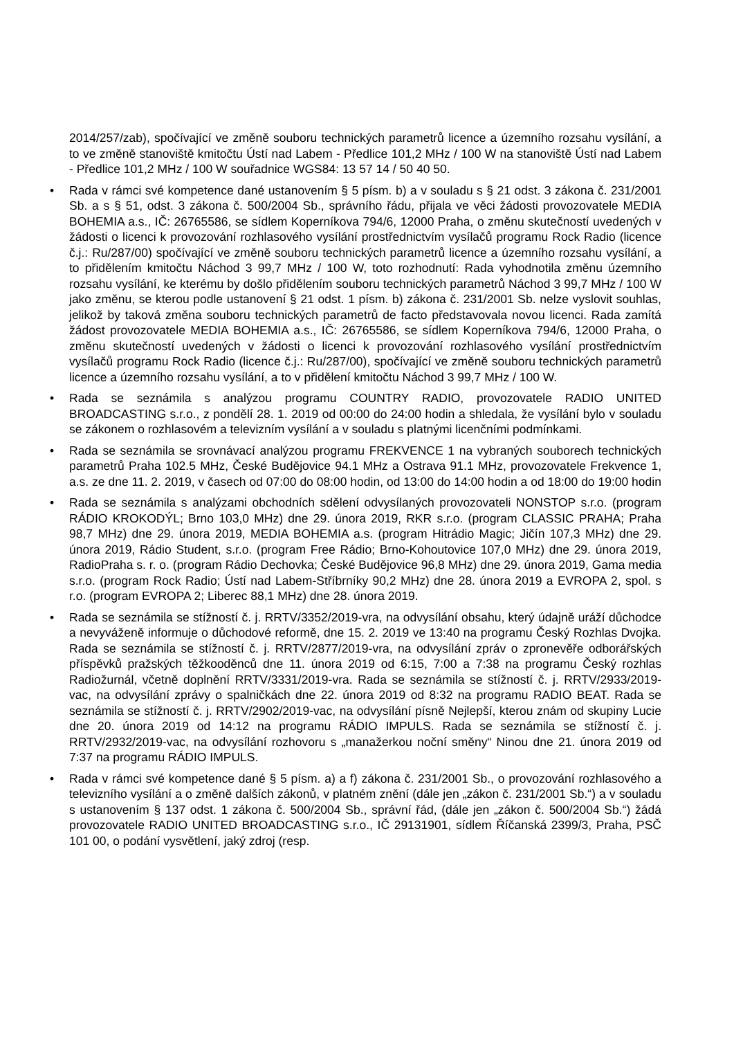2014/257/zab), spočívající ve změně souboru technických parametrů licence a územního rozsahu vysílání, a to ve změně stanoviště kmitočtu Ústí nad Labem - Předlice 101,2 MHz / 100 W na stanoviště Ústí nad Labem - Předlice 101,2 MHz / 100 W souřadnice WGS84: 13 57 14 / 50 40 50.
• Rada v rámci své kompetence dané ustanovením § 5 písm. b) a v souladu s § 21 odst. 3 zákona č. 231/2001 Sb. a s § 51, odst. 3 zákona č. 500/2004 Sb., správního řádu, přijala ve věci žádosti provozovatele MEDIA BOHEMIA a.s., IČ: 26765586, se sídlem Koperníkova 794/6, 12000 Praha, o změnu skutečností uvedených v žádosti o licenci k provozování rozhlasového vysílání prostřednictvím vysílačů programu Rock Radio (licence č.j.: Ru/287/00) spočívající ve změně souboru technických parametrů licence a územního rozsahu vysílání, a to přidělením kmitočtu Náchod 3 99,7 MHz / 100 W, toto rozhodnutí: Rada vyhodnotila změnu územního rozsahu vysílání, ke kterému by došlo přidělením souboru technických parametrů Náchod 3 99,7 MHz / 100 W jako změnu, se kterou podle ustanovení § 21 odst. 1 písm. b) zákona č. 231/2001 Sb. nelze vyslovit souhlas, jelikož by taková změna souboru technických parametrů de facto představovala novou licenci. Rada zamítá žádost provozovatele MEDIA BOHEMIA a.s., IČ: 26765586, se sídlem Koperníkova 794/6, 12000 Praha, o změnu skutečností uvedených v žádosti o licenci k provozování rozhlasového vysílání prostřednictvím vysílačů programu Rock Radio (licence č.j.: Ru/287/00), spočívající ve změně souboru technických parametrů licence a územního rozsahu vysílání, a to v přidělení kmitočtu Náchod 3 99,7 MHz / 100 W.
• Rada se seznámila s analýzou programu COUNTRY RADIO, provozovatele RADIO UNITED BROADCASTING s.r.o., z pondělí 28. 1. 2019 od 00:00 do 24:00 hodin a shledala, že vysílání bylo v souladu se zákonem o rozhlasovém a televizním vysílání a v souladu s platnými licenčními podmínkami.
• Rada se seznámila se srovnávací analýzou programu FREKVENCE 1 na vybraných souborech technických parametrů Praha 102.5 MHz, České Budějovice 94.1 MHz a Ostrava 91.1 MHz, provozovatele Frekvence 1, a.s. ze dne 11. 2. 2019, v časech od 07:00 do 08:00 hodin, od 13:00 do 14:00 hodin a od 18:00 do 19:00 hodin
• Rada se seznámila s analýzami obchodních sdělení odvysílaných provozovateli NONSTOP s.r.o. (program RÁDIO KROKODÝL; Brno 103,0 MHz) dne 29. února 2019, RKR s.r.o. (program CLASSIC PRAHA; Praha 98,7 MHz) dne 29. února 2019, MEDIA BOHEMIA a.s. (program Hitrádio Magic; Jičín 107,3 MHz) dne 29. února 2019, Rádio Student, s.r.o. (program Free Rádio; Brno-Kohoutovice 107,0 MHz) dne 29. února 2019, RadioPraha s. r. o. (program Rádio Dechovka; České Budějovice 96,8 MHz) dne 29. února 2019, Gama media s.r.o. (program Rock Radio; Ústí nad Labem-Stříbrníky 90,2 MHz) dne 28. února 2019 a EVROPA 2, spol. s r.o. (program EVROPA 2; Liberec 88,1 MHz) dne 28. února 2019.
• Rada se seznámila se stížností č. j. RRTV/3352/2019-vra, na odvysílání obsahu, který údajně uráží důchodce a nevyváženě informuje o důchodové reformě, dne 15. 2. 2019 ve 13:40 na programu Český Rozhlas Dvojka. Rada se seznámila se stížností č. j. RRTV/2877/2019-vra, na odvysílání zpráv o zpronevěře odborářských příspěvků pražských těžkooděnců dne 11. února 2019 od 6:15, 7:00 a 7:38 na programu Český rozhlas Radiožurnál, včetně doplnění RRTV/3331/2019-vra. Rada se seznámila se stížností č. j. RRTV/2933/2019-vac, na odvysílání zprávy o spalničkách dne 22. února 2019 od 8:32 na programu RADIO BEAT. Rada se seznámila se stížností č. j. RRTV/2902/2019-vac, na odvysílání písně Nejlepší, kterou znám od skupiny Lucie dne 20. února 2019 od 14:12 na programu RÁDIO IMPULS. Rada se seznámila se stížností č. j. RRTV/2932/2019-vac, na odvysílání rozhovoru s „manažerkou noční směny“ Ninou dne 21. února 2019 od 7:37 na programu RÁDIO IMPULS.
• Rada v rámci své kompetence dané § 5 písm. a) a f) zákona č. 231/2001 Sb., o provozování rozhlasového a televizního vysílání a o změně dalších zákonů, v platném znění (dále jen „zákon č. 231/2001 Sb.“) a v souladu s ustanovením § 137 odst. 1 zákona č. 500/2004 Sb., správní řád, (dále jen „zákon č. 500/2004 Sb.“) žádá provozovatele RADIO UNITED BROADCASTING s.r.o., IČ 29131901, sídlem Říčanská 2399/3, Praha, PSČ 101 00, o podání vysvětlení, jaký zdroj (resp.